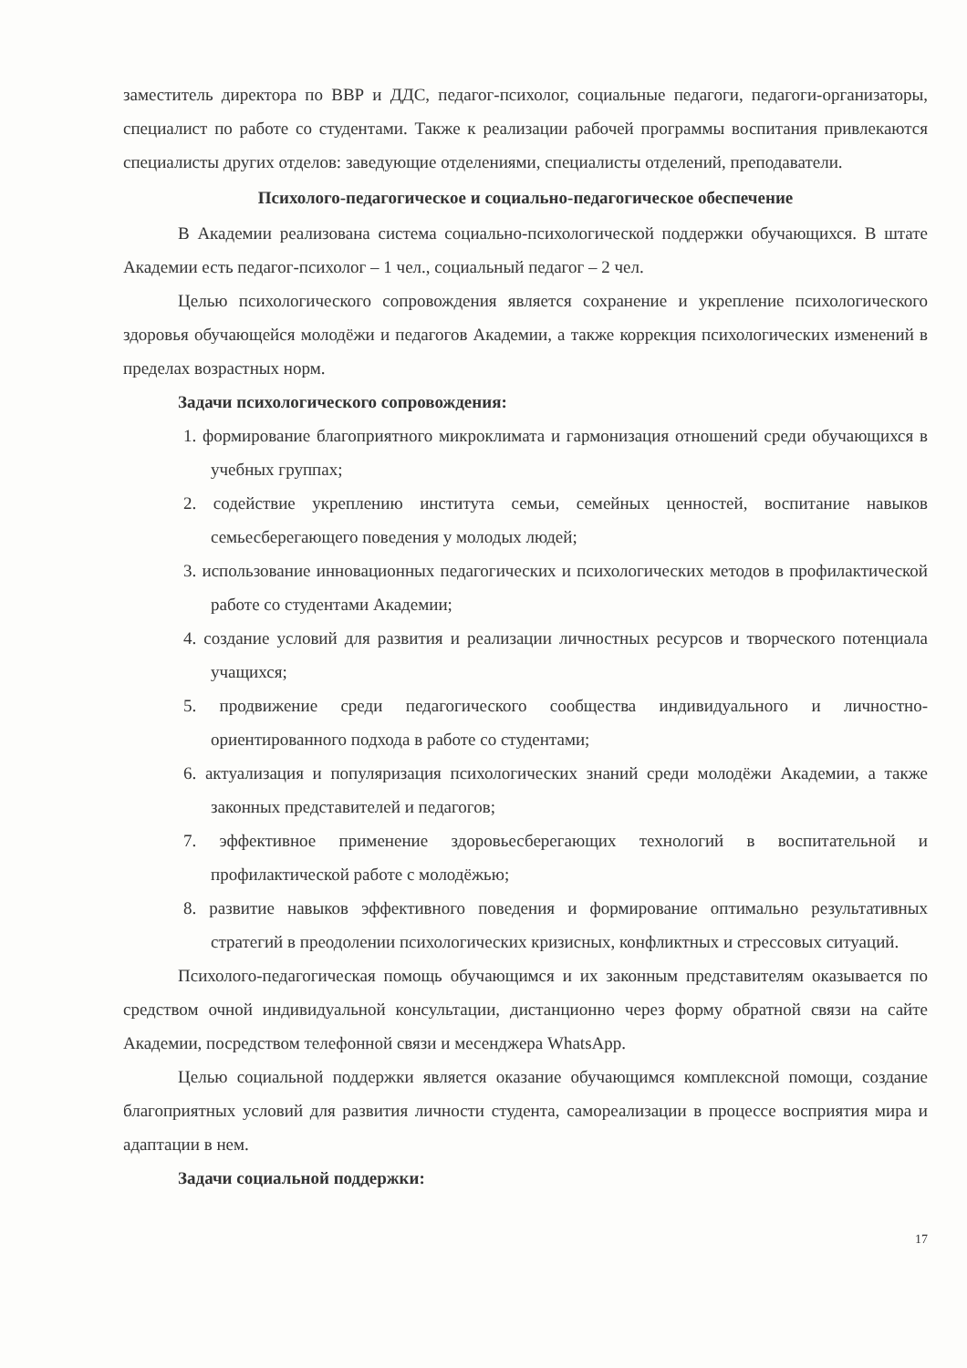заместитель директора по ВВР и ДДС, педагог-психолог, социальные педагоги, педагоги-организаторы, специалист по работе со студентами. Также к реализации рабочей программы воспитания привлекаются специалисты других отделов: заведующие отделениями, специалисты отделений, преподаватели.
Психолого-педагогическое и социально-педагогическое обеспечение
В Академии реализована система социально-психологической поддержки обучающихся. В штате Академии есть педагог-психолог – 1 чел., социальный педагог – 2 чел.
Целью психологического сопровождения является сохранение и укрепление психологического здоровья обучающейся молодёжи и педагогов Академии, а также коррекция психологических изменений в пределах возрастных норм.
Задачи психологического сопровождения:
1. формирование благоприятного микроклимата и гармонизация отношений среди обучающихся в учебных группах;
2. содействие укреплению института семьи, семейных ценностей, воспитание навыков семьесберегающего поведения у молодых людей;
3. использование инновационных педагогических и психологических методов в профилактической работе со студентами Академии;
4. создание условий для развития и реализации личностных ресурсов и творческого потенциала учащихся;
5. продвижение среди педагогического сообщества индивидуального и личностно-ориентированного подхода в работе со студентами;
6. актуализация и популяризация психологических знаний среди молодёжи Академии, а также законных представителей и педагогов;
7. эффективное применение здоровьесберегающих технологий в воспитательной и профилактической работе с молодёжью;
8. развитие навыков эффективного поведения и формирование оптимально результативных стратегий в преодолении психологических кризисных, конфликтных и стрессовых ситуаций.
Психолого-педагогическая помощь обучающимся и их законным представителям оказывается по средством очной индивидуальной консультации, дистанционно через форму обратной связи на сайте Академии, посредством телефонной связи и месенджера WhatsApp.
Целью социальной поддержки является оказание обучающимся комплексной помощи, создание благоприятных условий для развития личности студента, самореализации в процессе восприятия мира и адаптации в нем.
Задачи социальной поддержки:
17